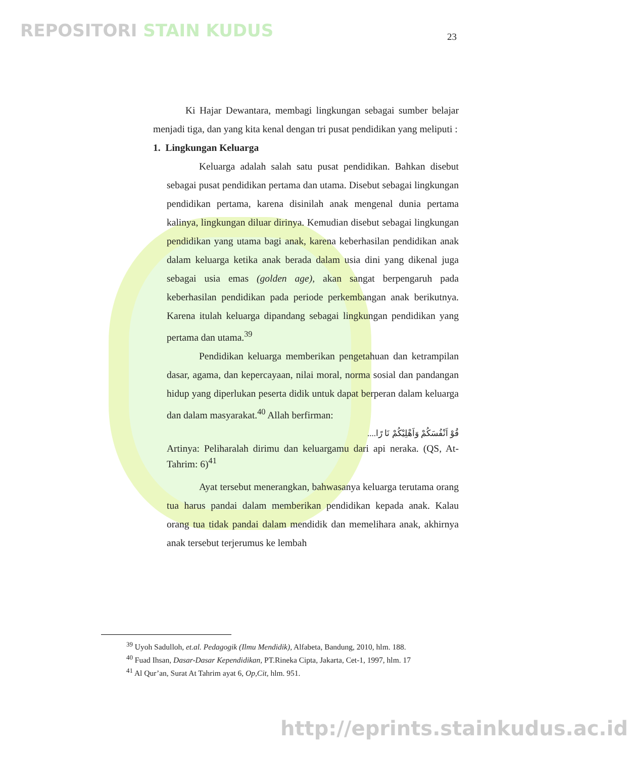REPOSITORI STAIN KUDUS 23
Ki Hajar Dewantara, membagi lingkungan sebagai sumber belajar menjadi tiga, dan yang kita kenal dengan tri pusat pendidikan yang meliputi :
1. Lingkungan Keluarga
Keluarga adalah salah satu pusat pendidikan. Bahkan disebut sebagai pusat pendidikan pertama dan utama. Disebut sebagai lingkungan pendidikan pertama, karena disinilah anak mengenal dunia pertama kalinya, lingkungan diluar dirinya. Kemudian disebut sebagai lingkungan pendidikan yang utama bagi anak, karena keberhasilan pendidikan anak dalam keluarga ketika anak berada dalam usia dini yang dikenal juga sebagai usia emas (golden age), akan sangat berpengaruh pada keberhasilan pendidikan pada periode perkembangan anak berikutnya. Karena itulah keluarga dipandang sebagai lingkungan pendidikan yang pertama dan utama.<sup>39</sup>
Pendidikan keluarga memberikan pengetahuan dan ketrampilan dasar, agama, dan kepercayaan, nilai moral, norma sosial dan pandangan hidup yang diperlukan peserta didik untuk dapat berperan dalam keluarga dan dalam masyarakat.<sup>40</sup> Allah berfirman:
قُوْ اَنْفُسَكُمْ وَاَهْلِيْكُمْ نَا رًا....
Artinya: Peliharalah dirimu dan keluargamu dari api neraka. (QS, At-Tahrim: 6)<sup>41</sup>
Ayat tersebut menerangkan, bahwasanya keluarga terutama orang tua harus pandai dalam memberikan pendidikan kepada anak. Kalau orang tua tidak pandai dalam mendidik dan memelihara anak, akhirnya anak tersebut terjerumus ke lembah
<sup>39</sup> Uyoh Sadulloh, et.al. Pedagogik (Ilmu Mendidik), Alfabeta, Bandung, 2010, hlm. 188.
<sup>40</sup> Fuad Ihsan, Dasar-Dasar Kependidikan, PT.Rineka Cipta, Jakarta, Cet-1, 1997, hlm. 17
<sup>41</sup> Al Qur’an, Surat At Tahrim ayat 6, Op,Cit, hlm. 951.
http://eprints.stainkudus.ac.id